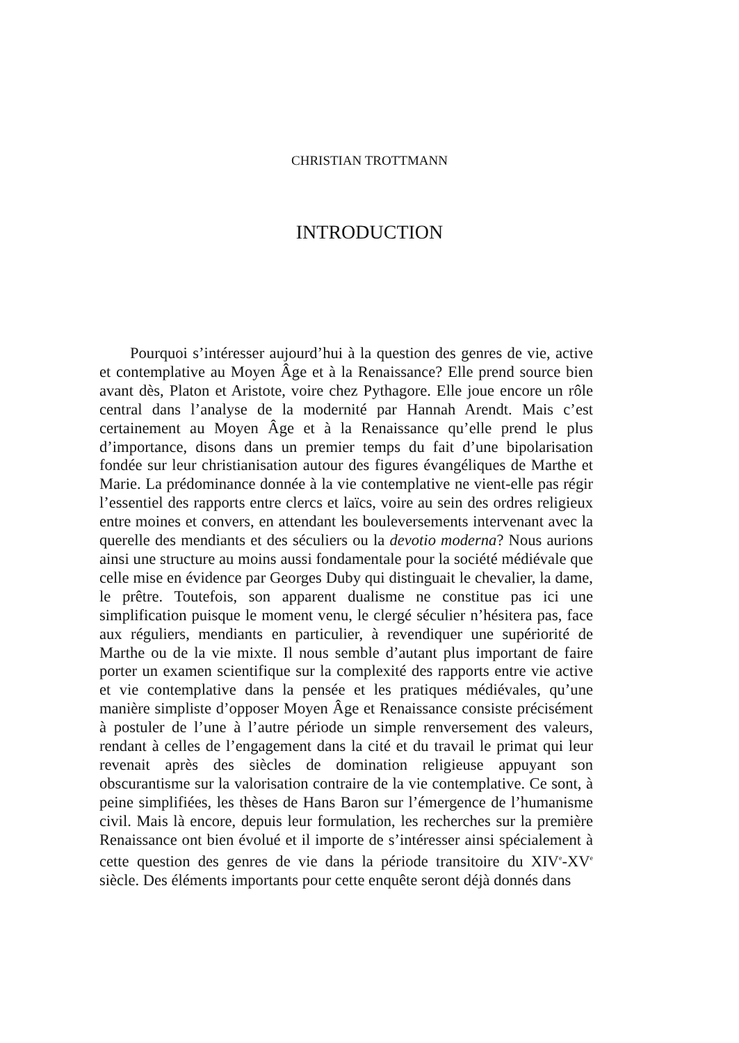CHRISTIAN TROTTMANN
INTRODUCTION
Pourquoi s’intéresser aujourd’hui à la question des genres de vie, active et contemplative au Moyen Âge et à la Renaissance? Elle prend source bien avant dès, Platon et Aristote, voire chez Pythagore. Elle joue encore un rôle central dans l’analyse de la modernité par Hannah Arendt. Mais c’est certainement au Moyen Âge et à la Renaissance qu’elle prend le plus d’importance, disons dans un premier temps du fait d’une bipolarisation fondée sur leur christianisation autour des figures évangéliques de Marthe et Marie. La prédominance donnée à la vie contemplative ne vient-elle pas régir l’essentiel des rapports entre clercs et laïcs, voire au sein des ordres religieux entre moines et convers, en attendant les bouleversements intervenant avec la querelle des mendiants et des séculiers ou la devotio moderna? Nous aurions ainsi une structure au moins aussi fondamentale pour la société médiévale que celle mise en évidence par Georges Duby qui distinguait le chevalier, la dame, le prêtre. Toutefois, son apparent dualisme ne constitue pas ici une simplification puisque le moment venu, le clergé séculier n’hésitera pas, face aux réguliers, mendiants en particulier, à revendiquer une supériorité de Marthe ou de la vie mixte. Il nous semble d’autant plus important de faire porter un examen scientifique sur la complexité des rapports entre vie active et vie contemplative dans la pensée et les pratiques médiévales, qu’une manière simpliste d’opposer Moyen Âge et Renaissance consiste précisément à postuler de l’une à l’autre période un simple renversement des valeurs, rendant à celles de l’engagement dans la cité et du travail le primat qui leur revenait après des siècles de domination religieuse appuyant son obscurantisme sur la valorisation contraire de la vie contemplative. Ce sont, à peine simplifiées, les thèses de Hans Baron sur l’émergence de l’humanisme civil. Mais là encore, depuis leur formulation, les recherches sur la première Renaissance ont bien évolué et il importe de s’intéresser ainsi spécialement à cette question des genres de vie dans la période transitoire du XIV<sup>e</sup>-XV<sup>e</sup> siècle. Des éléments importants pour cette enquête seront déjà donnés dans